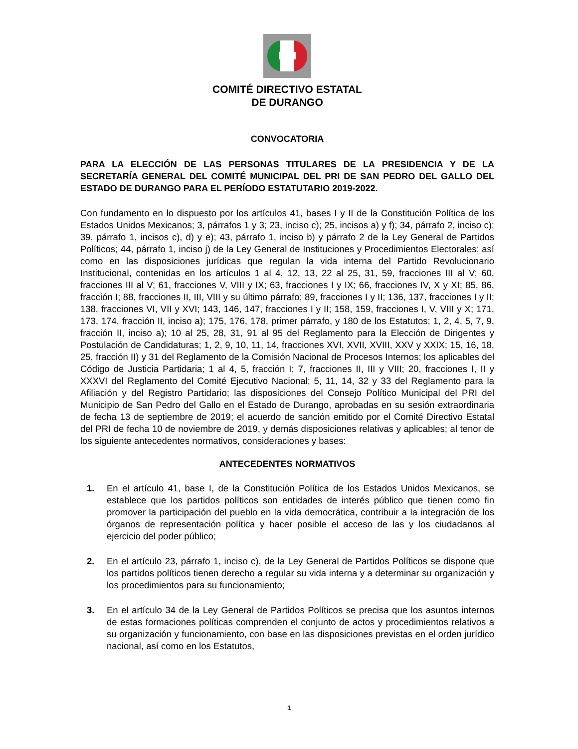PRI
COMITÉ DIRECTIVO ESTATAL
DE DURANGO
CONVOCATORIA
PARA LA ELECCIÓN DE LAS PERSONAS TITULARES DE LA PRESIDENCIA Y DE LA SECRETARÍA GENERAL DEL COMITÉ MUNICIPAL DEL PRI DE SAN PEDRO DEL GALLO DEL ESTADO DE DURANGO PARA EL PERÍODO ESTATUTARIO 2019-2022.
Con fundamento en lo dispuesto por los artículos 41, bases I y II de la Constitución Política de los Estados Unidos Mexicanos; 3, párrafos 1 y 3; 23, inciso c); 25, incisos a) y f); 34, párrafo 2, inciso c); 39, párrafo 1, incisos c), d) y e); 43, párrafo 1, inciso b) y párrafo 2 de la Ley General de Partidos Políticos; 44, párrafo 1, inciso j) de la Ley General de Instituciones y Procedimientos Electorales; así como en las disposiciones jurídicas que regulan la vida interna del Partido Revolucionario Institucional, contenidas en los artículos 1 al 4, 12, 13, 22 al 25, 31, 59, fracciones III al V; 60, fracciones III al V; 61, fracciones V, VIII y IX; 63, fracciones I y IX; 66, fracciones IV, X y XI; 85, 86, fracción I; 88, fracciones II, III, VIII y su último párrafo; 89, fracciones I y II; 136, 137, fracciones I y II; 138, fracciones VI, VII y XVI; 143, 146, 147, fracciones I y II; 158, 159, fracciones I, V, VIII y X; 171, 173, 174, fracción II, inciso a); 175, 176, 178, primer párrafo, y 180 de los Estatutos; 1, 2, 4, 5, 7, 9, fracción II, inciso a); 10 al 25, 28, 31, 91 al 95 del Reglamento para la Elección de Dirigentes y Postulación de Candidaturas; 1, 2, 9, 10, 11, 14, fracciones XVI, XVII, XVIII, XXV y XXIX; 15, 16, 18, 25, fracción II) y 31 del Reglamento de la Comisión Nacional de Procesos Internos; los aplicables del Código de Justicia Partidaria; 1 al 4, 5, fracción I; 7, fracciones II, III y VIII; 20, fracciones I, II y XXXVI del Reglamento del Comité Ejecutivo Nacional; 5, 11, 14, 32 y 33 del Reglamento para la Afiliación y del Registro Partidario; las disposiciones del Consejo Político Municipal del PRI del Municipio de San Pedro del Gallo en el Estado de Durango, aprobadas en su sesión extraordinaria de fecha 13 de septiembre de 2019; el acuerdo de sanción emitido por el Comité Directivo Estatal del PRI de fecha 10 de noviembre de 2019, y demás disposiciones relativas y aplicables; al tenor de los siguiente antecedentes normativos, consideraciones y bases:
ANTECEDENTES NORMATIVOS
1. En el artículo 41, base I, de la Constitución Política de los Estados Unidos Mexicanos, se establece que los partidos políticos son entidades de interés público que tienen como fin promover la participación del pueblo en la vida democrática, contribuir a la integración de los órganos de representación política y hacer posible el acceso de las y los ciudadanos al ejercicio del poder público;
2. En el artículo 23, párrafo 1, inciso c), de la Ley General de Partidos Políticos se dispone que los partidos políticos tienen derecho a regular su vida interna y a determinar su organización y los procedimientos para su funcionamiento;
3. En el artículo 34 de la Ley General de Partidos Políticos se precisa que los asuntos internos de estas formaciones políticas comprenden el conjunto de actos y procedimientos relativos a su organización y funcionamiento, con base en las disposiciones previstas en el orden jurídico nacional, así como en los Estatutos,
1